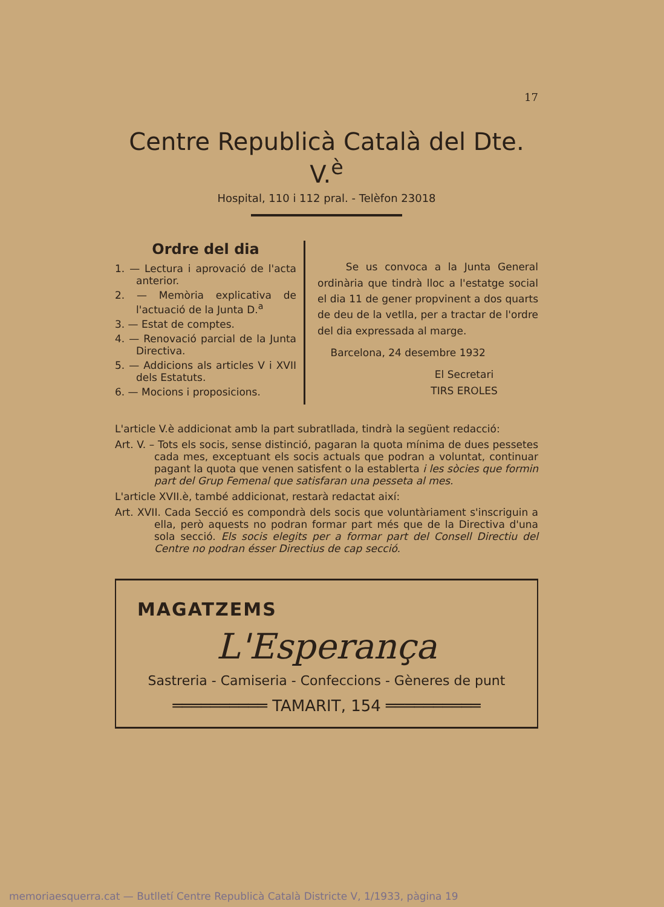17
Centre Republicà Català del Dte. V.<sup>è</sup>
Hospital, 110 i 112 pral. - Telèfon 23018
Ordre del dia
1. — Lectura i aprovació de l'acta anterior.
2. — Memòria explicativa de l'actuació de la Junta D.<sup>a</sup>
3. — Estat de comptes.
4. — Renovació parcial de la Junta Directiva.
5. — Addicions als articles V i XVII dels Estatuts.
6. — Mocions i proposicions.
Se us convoca a la Junta General ordinària que tindrà lloc a l'estatge social el dia 11 de gener propvinent a dos quarts de deu de la vetlla, per a tractar de l'ordre del dia expressada al marge.
Barcelona, 24 desembre 1932
El Secretari
TIRS EROLES
L'article V.è addicionat amb la part subratllada, tindrà la següent redacció:
Art. V. – Tots els socis, sense distinció, pagaran la quota mínima de dues pessetes cada mes, exceptuant els socis actuals que podran a voluntat, continuar pagant la quota que venen satisfent o la establerta i les sòcies que formin part del Grup Femenal que satisfaran una pesseta al mes.
L'article XVII.è, també addicionat, restarà redactat així:
Art. XVII. Cada Secció es compondrà dels socis que voluntàriament s'inscriguin a ella, però aquests no podran formar part més que de la Directiva d'una sola secció. Els socis elegits per a formar part del Consell Directiu del Centre no podran ésser Directius de cap secció.
MAGATZEMS
L'Esperança
Sastreria - Camiseria - Confeccions - Gèneres de punt
══════════ TAMARIT, 154 ══════════
memoriaesquerra.cat — Butlletí Centre Republicà Català Districte V, 1/1933, pàgina 19